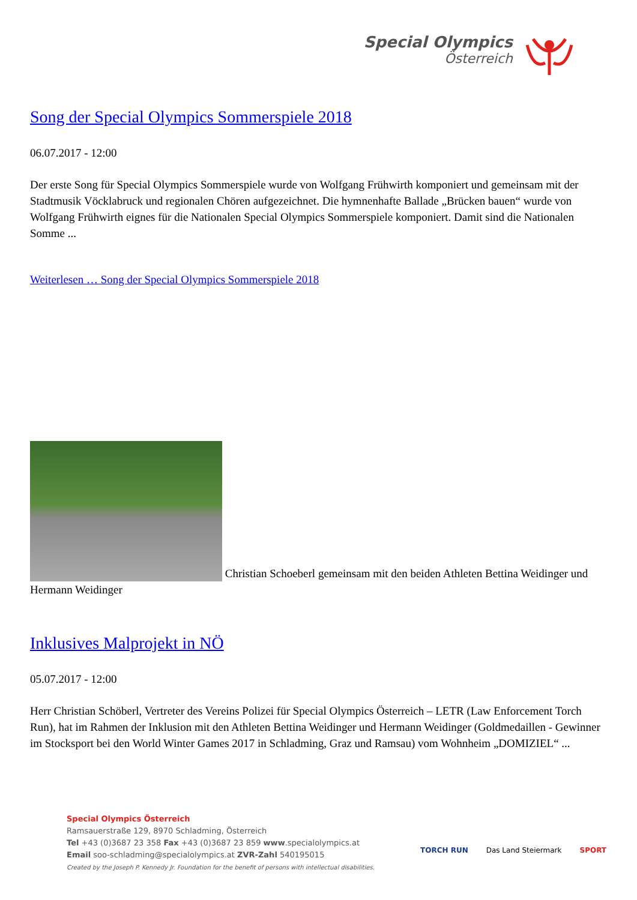Special Olympics
Österreich
Song der Special Olympics Sommerspiele 2018
06.07.2017 - 12:00
Der erste Song für Special Olympics Sommerspiele wurde von Wolfgang Frühwirth komponiert und gemeinsam mit der Stadtmusik Vöcklabruck und regionalen Chören aufgezeichnet. Die hymnenhafte Ballade „Brücken bauen“ wurde von Wolfgang Frühwirth eignes für die Nationalen Special Olympics Sommerspiele komponiert. Damit sind die Nationalen Somme ...
Weiterlesen … Song der Special Olympics Sommerspiele 2018
Christian Schoeberl gemeinsam mit den beiden Athleten Bettina Weidinger und Hermann Weidinger
Inklusives Malprojekt in NÖ
05.07.2017 - 12:00
Herr Christian Schöberl, Vertreter des Vereins Polizei für Special Olympics Österreich – LETR (Law Enforcement Torch Run), hat im Rahmen der Inklusion mit den Athleten Bettina Weidinger und Hermann Weidinger (Goldmedaillen - Gewinner im Stocksport bei den World Winter Games 2017 in Schladming, Graz und Ramsau) vom Wohnheim „DOMIZIEL“ ...
Special Olympics Österreich
Ramsauerstraße 129, 8970 Schladming, Österreich
Tel +43 (0)3687 23 358 Fax +43 (0)3687 23 859 www.specialolympics.at
Email soo-schladming@specialolympics.at ZVR-Zahl 540195015
Created by the Joseph P. Kennedy Jr. Foundation for the benefit of persons with intellectual disabilities.
TORCH RUN Das Land Steiermark SPORT